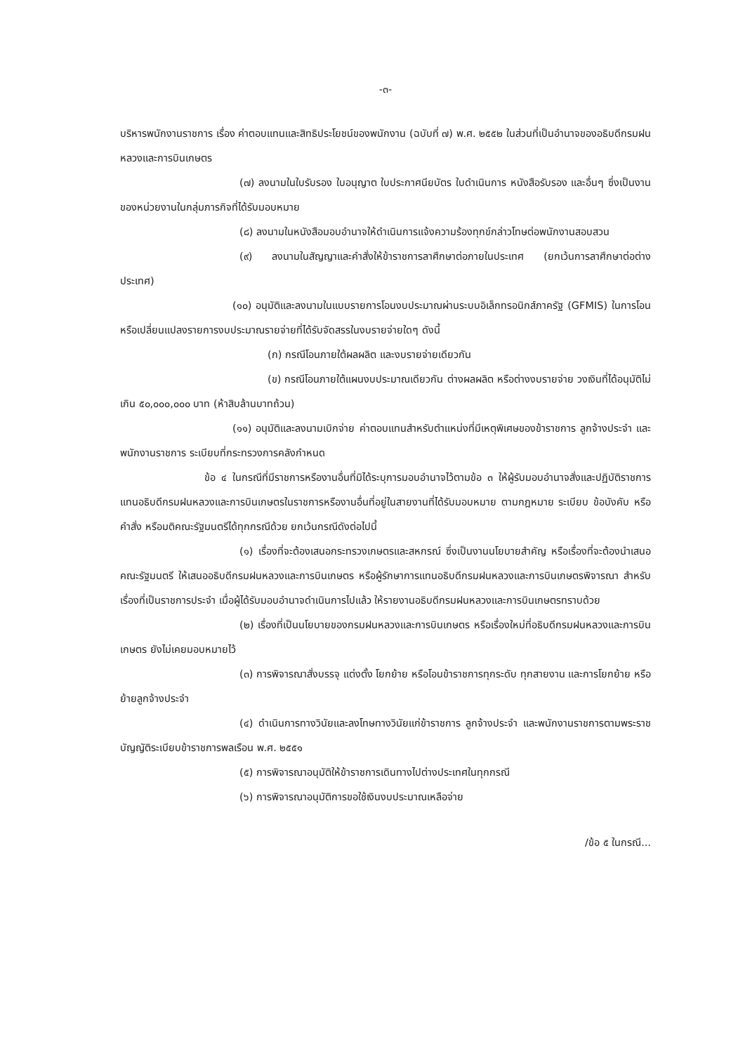-๓-
บริหารพนักงานราชการ เรื่อง ค่าตอบแทนและสิทธิประโยชน์ของพนักงาน (ฉบับที่ ๗) พ.ศ. ๒๕๕๒ ในส่วนที่เป็นอำนาจของอธิบดีกรมฝนหลวงและการบินเกษตร
(๗) ลงนามในใบรับรอง ใบอนุญาต ใบประกาศนียบัตร ใบดำเนินการ หนังสือรับรอง และอื่นๆ ซึ่งเป็นงานของหน่วยงานในกลุ่มภารกิจที่ได้รับมอบหมาย
(๘) ลงนามในหนังสือมอบอำนาจให้ดำเนินการแจ้งความร้องทุกข์กล่าวโทษต่อพนักงานสอบสวน
(๙) ลงนามในสัญญาและคำสั่งให้ข้าราชการลาศึกษาต่อภายในประเทศ (ยกเว้นการลาศึกษาต่อต่างประเทศ)
(๑๐) อนุมัติและลงนามในแบบรายการโอนงบประมาณผ่านระบบอิเล็กทรอนิกส์ภาครัฐ (GFMIS) ในการโอนหรือเปลี่ยนแปลงรายการงบประมาณรายจ่ายที่ได้รับจัดสรรในงบรายจ่ายใดๆ ดังนี้
(ก) กรณีโอนภายใต้ผลผลิต และงบรายจ่ายเดียวกัน
(ข) กรณีโอนภายใต้แผนงบประมาณเดียวกัน ต่างผลผลิต หรือต่างงบรายจ่าย วงเงินที่ได้อนุมัติไม่เกิน ๕๐,๐๐๐,๐๐๐ บาท (ห้าสิบล้านบาทถ้วน)
(๑๑) อนุมัติและลงนามเบิกจ่าย ค่าตอบแทนสำหรับตำแหน่งที่มีเหตุพิเศษของข้าราชการ ลูกจ้างประจำ และพนักงานราชการ ระเบียบที่กระทรวงการคลังกำหนด
ข้อ ๔ ในกรณีที่มีราชการหรืองานอื่นที่มิได้ระบุการมอบอำนาจไว้ตามข้อ ๓ ให้ผู้รับมอบอำนาจสั่งและปฏิบัติราชการแทนอธิบดีกรมฝนหลวงและการบินเกษตรในราชการหรืองานอื่นที่อยู่ในสายงานที่ได้รับมอบหมาย ตามกฎหมาย ระเบียบ ข้อบังคับ หรือคำสั่ง หรือมติคณะรัฐมนตรีได้ทุกกรณีด้วย ยกเว้นกรณีดังต่อไปนี้
(๑) เรื่องที่จะต้องเสนอกระทรวงเกษตรและสหกรณ์ ซึ่งเป็นงานนโยบายสำคัญ หรือเรื่องที่จะต้องนำเสนอคณะรัฐมนตรี ให้เสนออธิบดีกรมฝนหลวงและการบินเกษตร หรือผู้รักษาการแทนอธิบดีกรมฝนหลวงและการบินเกษตรพิจารณา สำหรับเรื่องที่เป็นราชการประจำ เมื่อผู้ได้รับมอบอำนาจดำเนินการไปแล้ว ให้รายงานอธิบดีกรมฝนหลวงและการบินเกษตรทราบด้วย
(๒) เรื่องที่เป็นนโยบายของกรมฝนหลวงและการบินเกษตร หรือเรื่องใหม่ที่อธิบดีกรมฝนหลวงและการบินเกษตร ยังไม่เคยมอบหมายไว้
(๓) การพิจารณาสั่งบรรจุ แต่งตั้ง โยกย้าย หรือโอนข้าราชการทุกระดับ ทุกสายงาน และการโยกย้าย หรือย้ายลูกจ้างประจำ
(๔) ดำเนินการทางวินัยและลงโทษทางวินัยแก่ข้าราชการ ลูกจ้างประจำ และพนักงานราชการตามพระราชบัญญัติระเบียบข้าราชการพลเรือน พ.ศ. ๒๕๕๑
(๕) การพิจารณาอนุมัติให้ข้าราชการเดินทางไปต่างประเทศในทุกกรณี
(๖) การพิจารณาอนุมัติการขอใช้เงินงบประมาณเหลือจ่าย
/ข้อ ๕ ในกรณี...